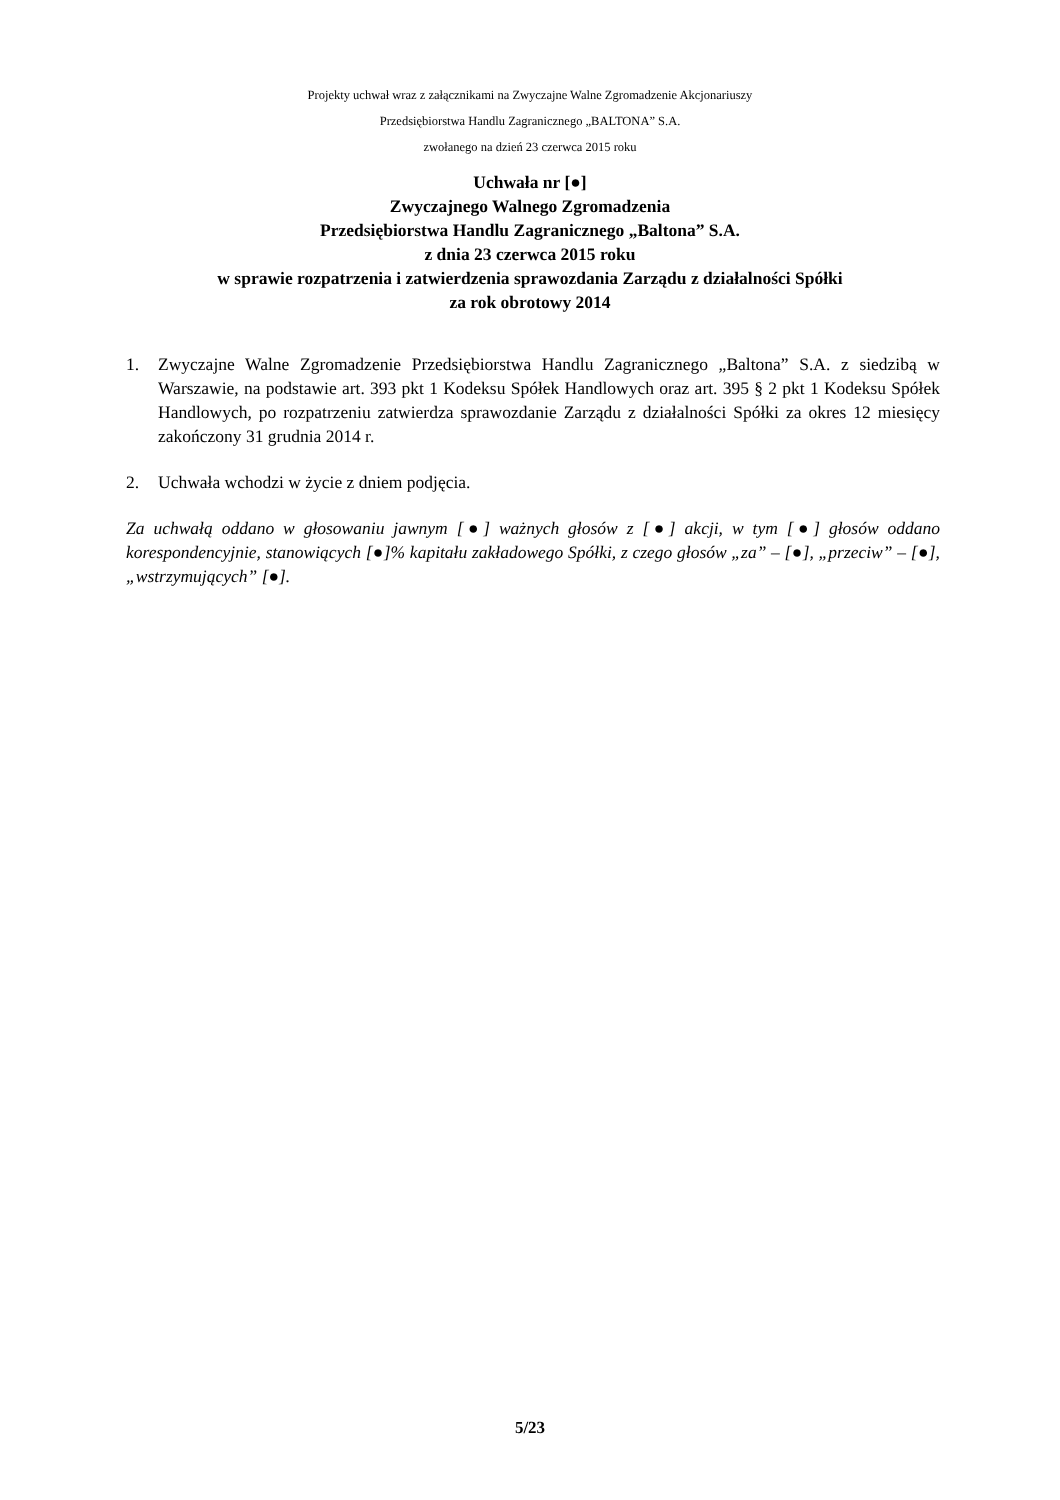Projekty uchwał wraz z załącznikami na Zwyczajne Walne Zgromadzenie Akcjonariuszy
Przedsiębiorstwa Handlu Zagranicznego „BALTONA” S.A.
zwołanego na dzień 23 czerwca 2015 roku
Uchwała nr [●]
Zwyczajnego Walnego Zgromadzenia
Przedsiębiorstwa Handlu Zagranicznego „Baltona” S.A.
z dnia 23 czerwca 2015 roku
w sprawie rozpatrzenia i zatwierdzenia sprawozdania Zarządu z działalności Spółki
za rok obrotowy 2014
1. Zwyczajne Walne Zgromadzenie Przedsiębiorstwa Handlu Zagranicznego „Baltona” S.A. z siedzibą w Warszawie, na podstawie art. 393 pkt 1 Kodeksu Spółek Handlowych oraz art. 395 § 2 pkt 1 Kodeksu Spółek Handlowych, po rozpatrzeniu zatwierdza sprawozdanie Zarządu z działalności Spółki za okres 12 miesięcy zakończony 31 grudnia 2014 r.
2. Uchwała wchodzi w życie z dniem podjęcia.
Za uchwałą oddano w głosowaniu jawnym [●] ważnych głosów z [●] akcji, w tym [●] głosów oddano korespondencyjnie, stanowiących [●]% kapitału zakładowego Spółki, z czego głosów „za” – [●], „przeciw” – [●], „wstrzymujących” [●].
5/23